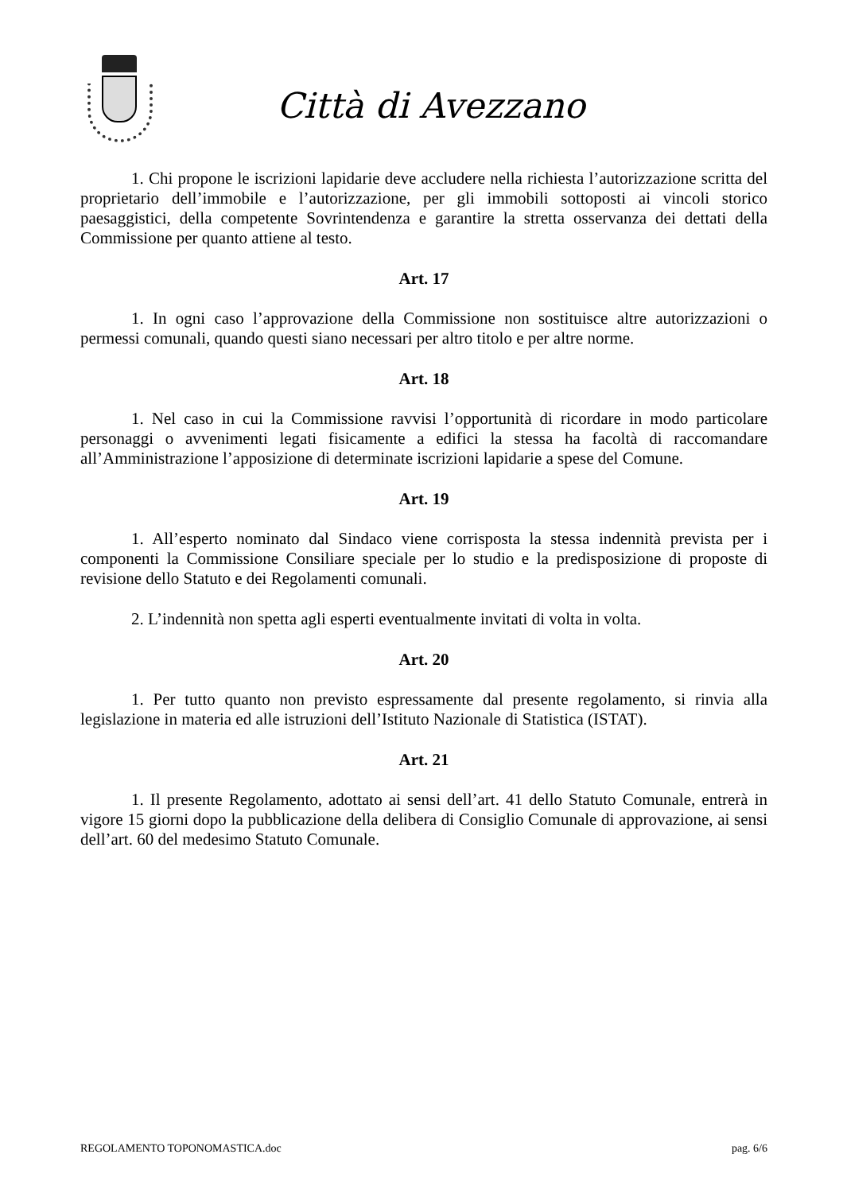Città di Avezzano
1. Chi propone le iscrizioni lapidarie deve accludere nella richiesta l’autorizzazione scritta del proprietario dell’immobile e l’autorizzazione, per gli immobili sottoposti ai vincoli storico paesaggistici, della competente Sovrintendenza e garantire la stretta osservanza dei dettati della Commissione per quanto attiene al testo.
Art. 17
1. In ogni caso l’approvazione della Commissione non sostituisce altre autorizzazioni o permessi comunali, quando questi siano necessari per altro titolo e per altre norme.
Art. 18
1. Nel caso in cui la Commissione ravvisi l’opportunità di ricordare in modo particolare personaggi o avvenimenti legati fisicamente a edifici la stessa ha facoltà di raccomandare all’Amministrazione l’apposizione di determinate iscrizioni lapidarie a spese del Comune.
Art. 19
1. All’esperto nominato dal Sindaco viene corrisposta la stessa indennità prevista per i componenti la Commissione Consiliare speciale per lo studio e la predisposizione di proposte di revisione dello Statuto e dei Regolamenti comunali.
2. L’indennità non spetta agli esperti eventualmente invitati di volta in volta.
Art. 20
1. Per tutto quanto non previsto espressamente dal presente regolamento, si rinvia alla legislazione in materia ed alle istruzioni dell’Istituto Nazionale di Statistica (ISTAT).
Art. 21
1. Il presente Regolamento, adottato ai sensi dell’art. 41 dello Statuto Comunale, entrerà in vigore 15 giorni dopo la pubblicazione della delibera di Consiglio Comunale di approvazione, ai sensi dell’art. 60 del medesimo Statuto Comunale.
REGOLAMENTO TOPONOMASTICA.doc pag. 6/6